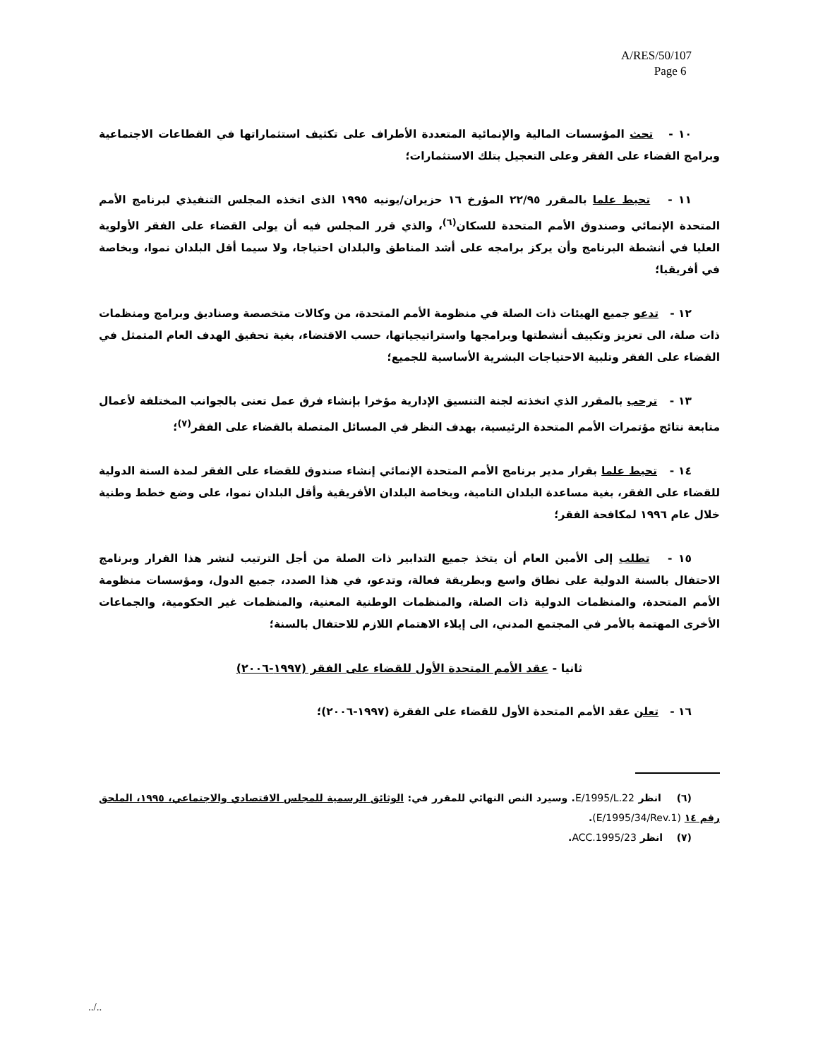A/RES/50/107
Page 6
١٠ - تحث المؤسسات المالية والإنمائية المتعددة الأطراف على تكثيف استثماراتها في القطاعات الاجتماعية وبرامج القضاء على الفقر وعلى التعجيل بتلك الاستثمارات؛
١١ - تحيط علما بالمقرر ٢٢/٩٥ المؤرخ ١٦ حزيران/يونيه ١٩٩٥ الذى اتخذه المجلس التنفيذي لبرنامج الأمم المتحدة الإنمائي وصندوق الأمم المتحدة للسكان<sup>(٦)</sup>، والذي قرر المجلس فيه أن يولى القضاء على الفقر الأولوية العليا في أنشطة البرنامج وأن يركز برامجه على أشد المناطق والبلدان احتياجا، ولا سيما أقل البلدان نموا، وبخاصة في أفريقيا؛
١٢ - تدعو جميع الهيئات ذات الصلة في منظومة الأمم المتحدة، من وكالات متخصصة وصناديق وبرامج ومنظمات ذات صلة، الى تعزيز وتكييف أنشطتها وبرامجها واستراتيجياتها، حسب الاقتضاء، بغية تحقيق الهدف العام المتمثل في القضاء على الفقر وتلبية الاحتياجات البشرية الأساسية للجميع؛
١٣ - ترحب بالمقرر الذي اتخذته لجنة التنسيق الإدارية مؤخرا بإنشاء فرق عمل تعنى بالجوانب المختلفة لأعمال متابعة نتائج مؤتمرات الأمم المتحدة الرئيسية، بهدف النظر في المسائل المتصلة بالقضاء على الفقر<sup>(٧)</sup>؛
١٤ - تحيط علما بقرار مدير برنامج الأمم المتحدة الإنمائي إنشاء صندوق للقضاء على الفقر لمدة السنة الدولية للقضاء على الفقر، بغية مساعدة البلدان النامية، وبخاصة البلدان الأفريقية وأقل البلدان نموا، على وضع خطط وطنية خلال عام ١٩٩٦ لمكافحة الفقر؛
١٥ - تطلب إلى الأمين العام أن يتخذ جميع التدابير ذات الصلة من أجل الترتيب لنشر هذا القرار وبرنامج الاحتفال بالسنة الدولية على نطاق واسع وبطريقة فعالة، وتدعو، في هذا الصدد، جميع الدول، ومؤسسات منظومة الأمم المتحدة، والمنظمات الدولية ذات الصلة، والمنظمات الوطنية المعنية، والمنظمات غير الحكومية، والجماعات الأخرى المهتمة بالأمر في المجتمع المدني، الى إيلاء الاهتمام اللازم للاحتفال بالسنة؛
ثانيا - عقد الأمم المتحدة الأول للقضاء على الفقر (١٩٩٧-٢٠٠٦)
١٦ - تعلن عقد الأمم المتحدة الأول للقضاء على الفقرة (١٩٩٧-٢٠٠٦)؛
(٦) انظر E/1995/L.22. وسيرد النص النهائي للمقرر في: الوثائق الرسمية للمجلس الاقتصادي والاجتماعي، ١٩٩٥، الملحق رقم ١٤ (E/1995/34/Rev.1).
(٧) انظر ACC.1995/23.
../..